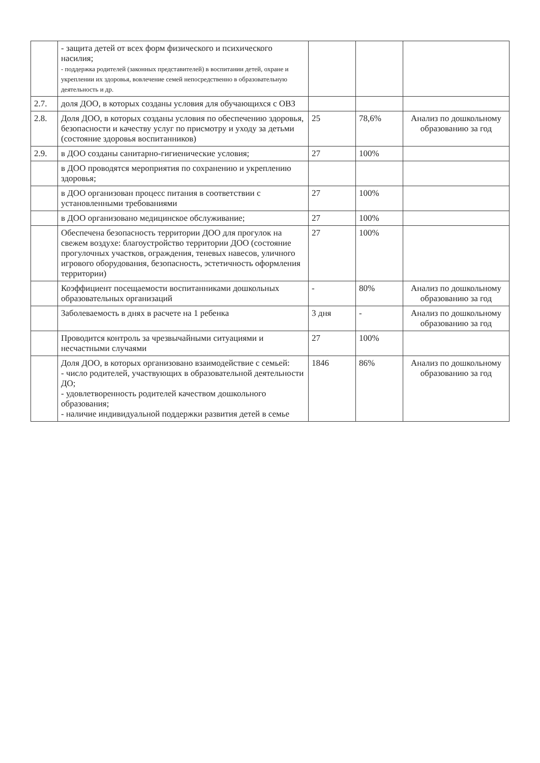| | - защита детей от всех форм физического и психического насилия; - поддержка родителей (законных представителей) в воспитании детей, охране и укреплении их здоровья, вовлечение семей непосредственно в образовательную деятельность и др. | | | |
| 2.7. | доля ДОО, в которых созданы условия для обучающихся с ОВЗ | | | |
| 2.8. | Доля ДОО, в которых созданы условия по обеспечению здоровья, безопасности и качеству услуг по присмотру и уходу за детьми (состояние здоровья воспитанников) | 25 | 78,6% | Анализ по дошкольному образованию за год |
| 2.9. | в ДОО созданы санитарно-гигиенические условия; | 27 | 100% | |
| | в ДОО проводятся мероприятия по сохранению и укреплению здоровья; | | | |
| | в ДОО организован процесс питания в соответствии с установленными требованиями | 27 | 100% | |
| | в ДОО организовано медицинское обслуживание; | 27 | 100% | |
| | Обеспечена безопасность территории ДОО для прогулок на свежем воздухе: благоустройство территории ДОО (состояние прогулочных участков, ограждения, теневых навесов, уличного игрового оборудования, безопасность, эстетичность оформления территории) | 27 | 100% | |
| | Коэффициент посещаемости воспитанниками дошкольных образовательных организаций | - | 80% | Анализ по дошкольному образованию за год |
| | Заболеваемость в днях в расчете на 1 ребенка | 3 дня | - | Анализ по дошкольному образованию за год |
| | Проводится контроль за чрезвычайными ситуациями и несчастными случаями | 27 | 100% | |
| | Доля ДОО, в которых организовано взаимодействие с семьей: - число родителей, участвующих в образовательной деятельности ДО; - удовлетворенность родителей качеством дошкольного образования; - наличие индивидуальной поддержки развития детей в семье | 1846 | 86% | Анализ по дошкольному образованию за год |